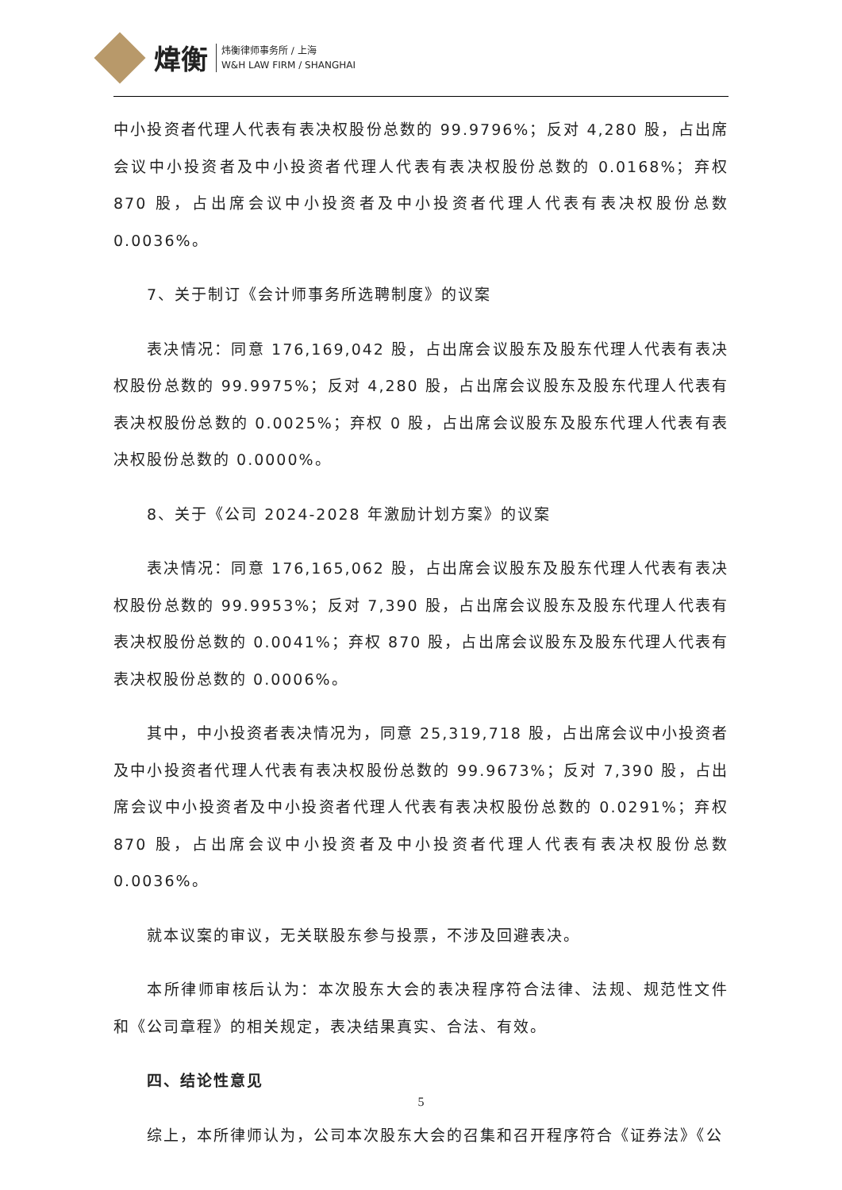煒衡
炜衡律师事务所 / 上海
W&H LAW FIRM / SHANGHAI
中小投资者代理人代表有表决权股份总数的 99.9796%；反对 4,280 股，占出席会议中小投资者及中小投资者代理人代表有表决权股份总数的 0.0168%；弃权 870 股，占出席会议中小投资者及中小投资者代理人代表有表决权股份总数 0.0036%。
7、关于制订《会计师事务所选聘制度》的议案
表决情况：同意 176,169,042 股，占出席会议股东及股东代理人代表有表决权股份总数的 99.9975%；反对 4,280 股，占出席会议股东及股东代理人代表有表决权股份总数的 0.0025%；弃权 0 股，占出席会议股东及股东代理人代表有表决权股份总数的 0.0000%。
8、关于《公司 2024-2028 年激励计划方案》的议案
表决情况：同意 176,165,062 股，占出席会议股东及股东代理人代表有表决权股份总数的 99.9953%；反对 7,390 股，占出席会议股东及股东代理人代表有表决权股份总数的 0.0041%；弃权 870 股，占出席会议股东及股东代理人代表有表决权股份总数的 0.0006%。
其中，中小投资者表决情况为，同意 25,319,718 股，占出席会议中小投资者及中小投资者代理人代表有表决权股份总数的 99.9673%；反对 7,390 股，占出席会议中小投资者及中小投资者代理人代表有表决权股份总数的 0.0291%；弃权 870 股，占出席会议中小投资者及中小投资者代理人代表有表决权股份总数 0.0036%。
就本议案的审议，无关联股东参与投票，不涉及回避表决。
本所律师审核后认为：本次股东大会的表决程序符合法律、法规、规范性文件和《公司章程》的相关规定，表决结果真实、合法、有效。
四、结论性意见
综上，本所律师认为，公司本次股东大会的召集和召开程序符合《证券法》《公
5